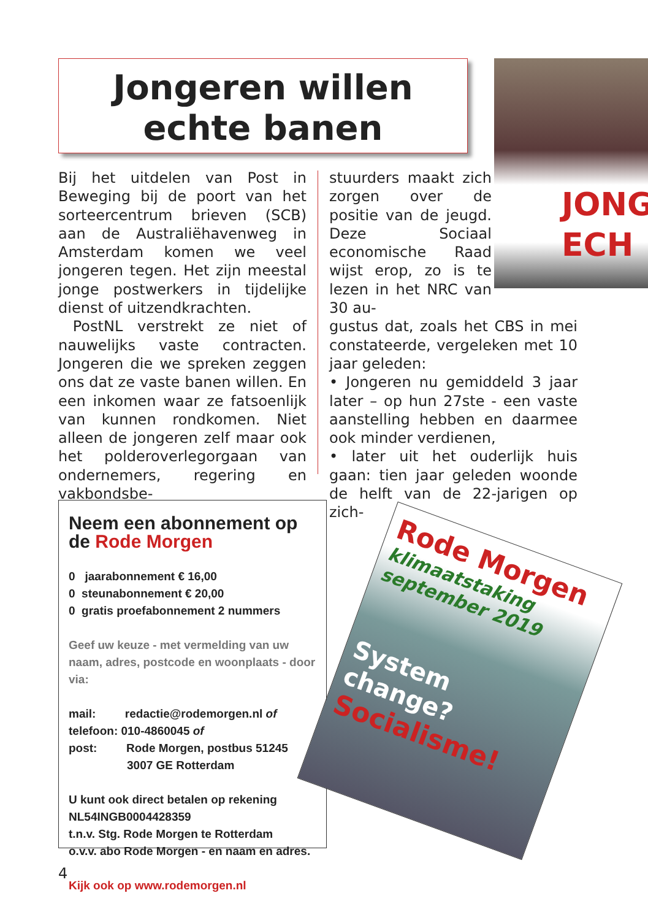Jongeren willen
echte banen
JONG
ECH
Bij het uitdelen van Post in Beweging bij de poort van het sorteercentrum brieven (SCB) aan de Australiëhavenweg in Amsterdam komen we veel jongeren tegen. Het zijn meestal jonge postwerkers in tijdelijke dienst of uitzendkrachten.
PostNL verstrekt ze niet of nauwelijks vaste contracten. Jongeren die we spreken zeggen ons dat ze vaste banen willen. En een inkomen waar ze fatsoenlijk van kunnen rondkomen. Niet alleen de jongeren zelf maar ook het polderoverlegorgaan van ondernemers, regering en vakbondsbe-
stuurders maakt zich zorgen over de positie van de jeugd. Deze Sociaal economische Raad wijst erop, zo is te lezen in het NRC van 30 au-
gustus dat, zoals het CBS in mei constateerde, vergeleken met 10 jaar geleden:
• Jongeren nu gemiddeld 3 jaar later – op hun 27ste - een vaste aanstelling hebben en daarmee ook minder verdienen,
• later uit het ouderlijk huis gaan: tien jaar geleden woonde de helft van de 22-jarigen op zich-
Neem een abonnement op
de Rode Morgen
0 jaarabonnement € 16,00
0 steunabonnement € 20,00
0 gratis proefabonnement 2 nummers
Geef uw keuze - met vermelding van uw naam, adres, postcode en woonplaats - door via:
mail: redactie@rodemorgen.nl of
telefoon: 010-4860045 of
post: Rode Morgen, postbus 51245
3007 GE Rotterdam
U kunt ook direct betalen op rekening
NL54INGB0004428359
t.n.v. Stg. Rode Morgen te Rotterdam
o.v.v. abo Rode Morgen - en naam en adres.
Kijk ook op www.rodemorgen.nl
Rode Morgen
klimaatstaking
september 2019
System
change?
Socialisme!
4